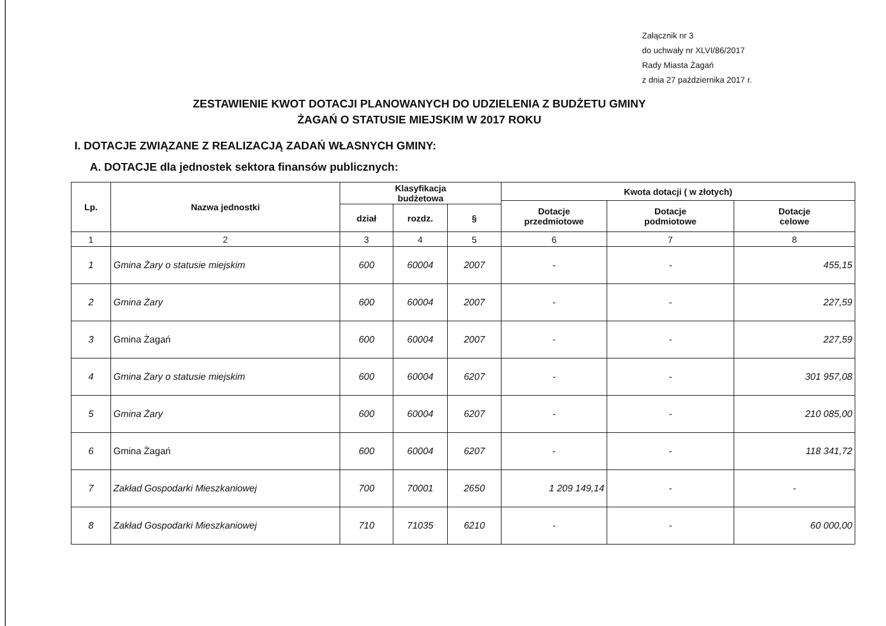Załącznik nr 3
do uchwały nr XLVI/86/2017
Rady Miasta Żagań
z dnia 27 października 2017 r.
ZESTAWIENIE KWOT DOTACJI PLANOWANYCH DO UDZIELENIA Z BUDŻETU GMINY ŻAGAŃ O STATUSIE MIEJSKIM W 2017 ROKU
I. DOTACJE ZWIĄZANE Z REALIZACJĄ ZADAŃ WŁASNYCH GMINY:
A. DOTACJE dla jednostek sektora finansów publicznych:
| Lp. | Nazwa jednostki | Klasyfikacja budżetowa | | | Kwota dotacji ( w złotych) | | |
| --- | --- | --- | --- | --- | --- | --- | --- |
| | | | | | Dotacje przedmiotowe | Dotacje podmiotowe | Dotacje celowe |
| | | dział | rozdz. | § | | | |
| 1 | 2 | 3 | 4 | 5 | 6 | 7 | 8 |
| 1 | Gmina Żary o statusie miejskim | 600 | 60004 | 2007 | - | - | 455,15 |
| 2 | Gmina Żary | 600 | 60004 | 2007 | - | - | 227,59 |
| 3 | Gmina Żagań | 600 | 60004 | 2007 | - | - | 227,59 |
| 4 | Gmina Żary o statusie miejskim | 600 | 60004 | 6207 | - | - | 301 957,08 |
| 5 | Gmina Żary | 600 | 60004 | 6207 | - | - | 210 085,00 |
| 6 | Gmina Żagań | 600 | 60004 | 6207 | - | - | 118 341,72 |
| 7 | Zakład Gospodarki Mieszkaniowej | 700 | 70001 | 2650 | 1 209 149,14 | - | - |
| 8 | Zakład Gospodarki Mieszkaniowej | 710 | 71035 | 6210 | - | - | 60 000,00 |